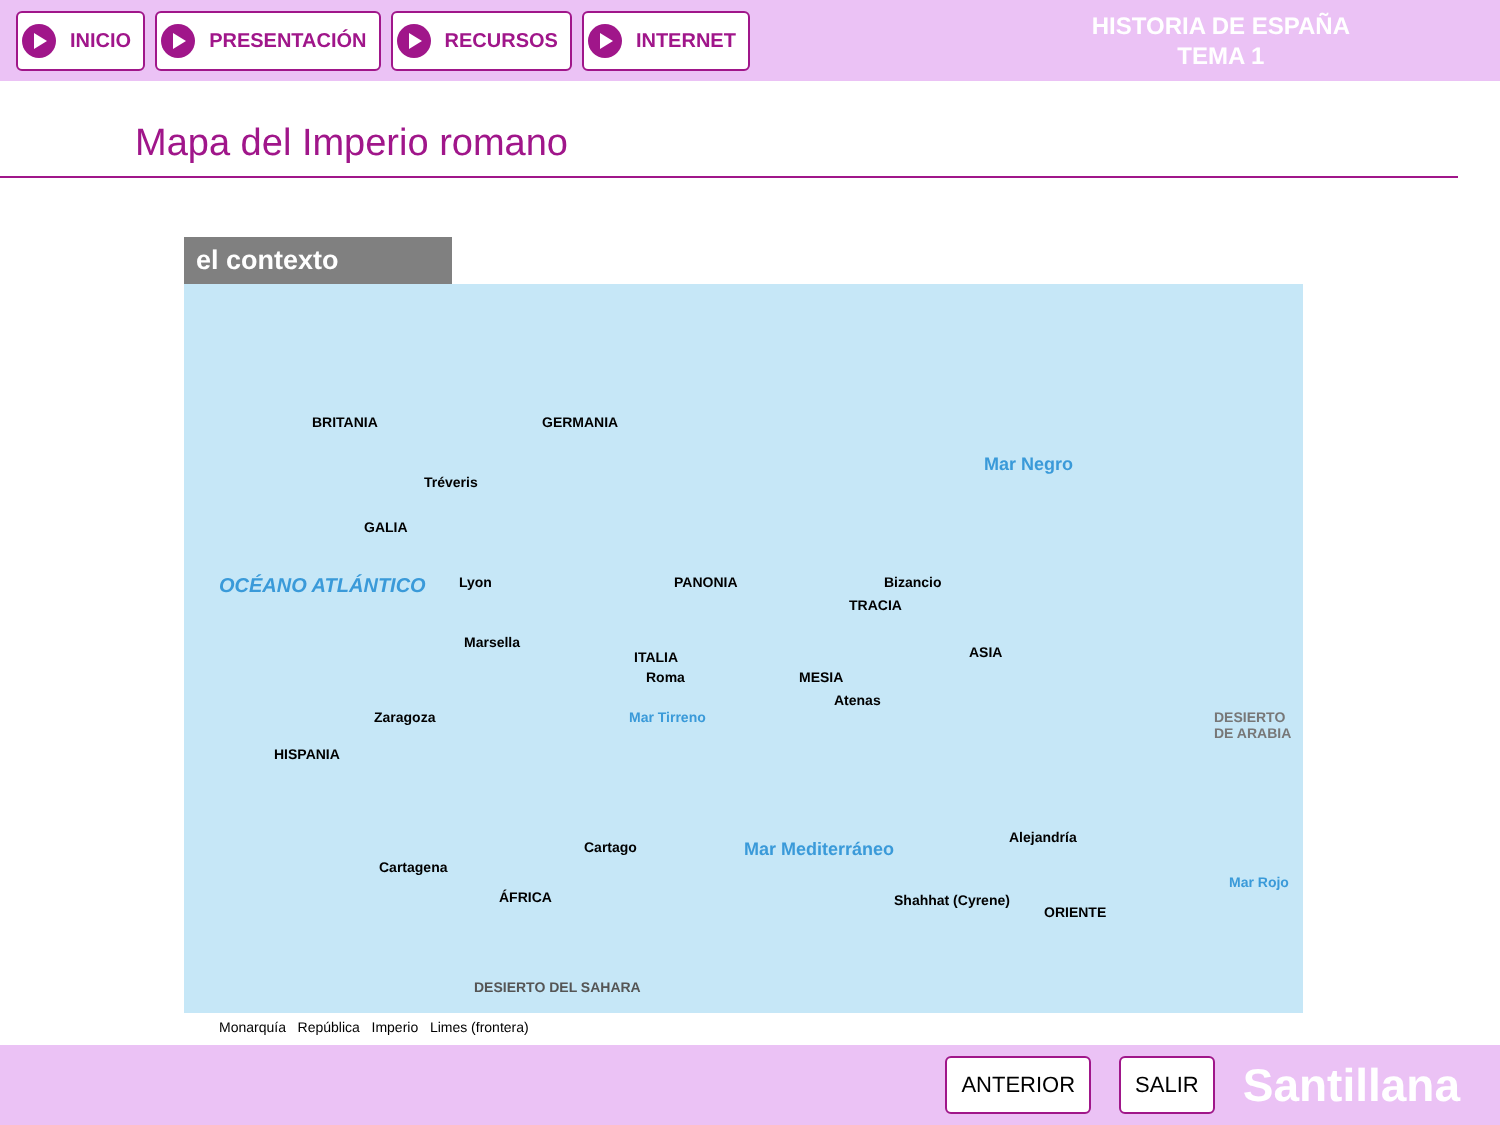INICIO PRESENTACIÓN RECURSOS INTERNET
HISTORIA DE ESPAÑA
TEMA 1
Mapa del Imperio romano
el contexto
BRITANIA GERMANIA
Tréveris
GALIA
OCÉANO ATLÁNTICO Lyon
Marsella
PANONIA Bizancio
TRACIA
ITALIA
Roma
ASIA
MESIA
Atenas
Zaragoza
HISPANIA
DESIERTO DE ARABIA Mar Tirreno
Mar Mediterráneo
Alejandría
Cartago
Cartagena
ÁFRICA Shahhat (Cyrene)
ORIENTE
Mar Negro
Mar Rojo
DESIERTO DEL SAHARA
Monarquía República Imperio Limes (frontera)
ANTERIOR SALIR
Santillana